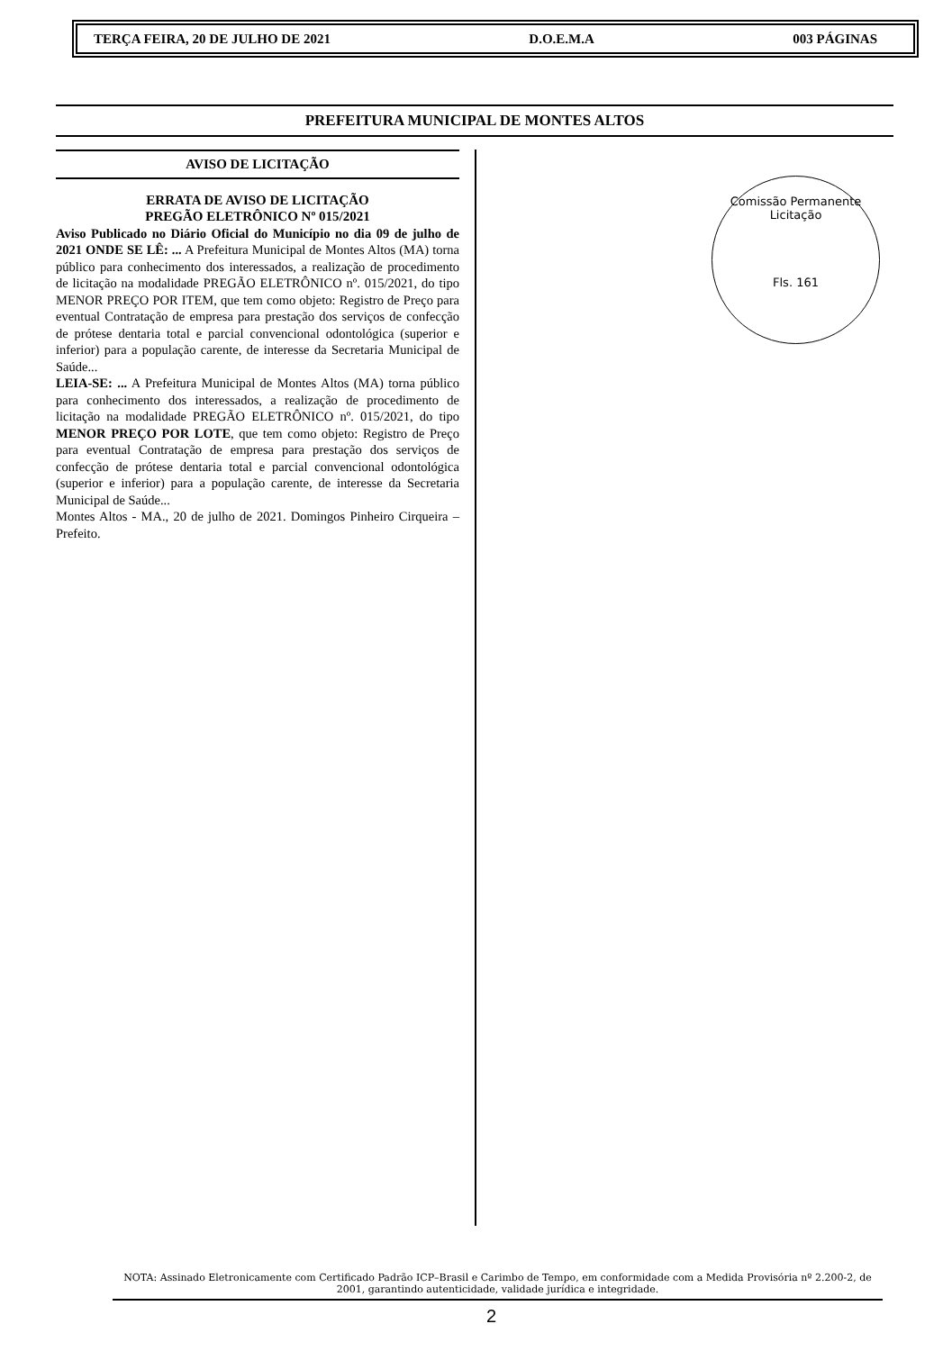TERÇA FEIRA, 20 DE JULHO DE 2021 D.O.E.M.A 003 PÁGINAS
PREFEITURA MUNICIPAL DE MONTES ALTOS
AVISO DE LICITAÇÃO
ERRATA DE AVISO DE LICITAÇÃO
PREGÃO ELETRÔNICO Nº 015/2021
Aviso Publicado no Diário Oficial do Município no dia 09 de julho de 2021 ONDE SE LÊ: ... A Prefeitura Municipal de Montes Altos (MA) torna público para conhecimento dos interessados, a realização de procedimento de licitação na modalidade PREGÃO ELETRÔNICO nº. 015/2021, do tipo MENOR PREÇO POR ITEM, que tem como objeto: Registro de Preço para eventual Contratação de empresa para prestação dos serviços de confecção de prótese dentaria total e parcial convencional odontológica (superior e inferior) para a população carente, de interesse da Secretaria Municipal de Saúde...
LEIA-SE: ... A Prefeitura Municipal de Montes Altos (MA) torna público para conhecimento dos interessados, a realização de procedimento de licitação na modalidade PREGÃO ELETRÔNICO nº. 015/2021, do tipo MENOR PREÇO POR LOTE, que tem como objeto: Registro de Preço para eventual Contratação de empresa para prestação dos serviços de confecção de prótese dentaria total e parcial convencional odontológica (superior e inferior) para a população carente, de interesse da Secretaria Municipal de Saúde...
Montes Altos - MA., 20 de julho de 2021. Domingos Pinheiro Cirqueira – Prefeito.
Comissão Permanente Licitação
Fls. 161
NOTA: Assinado Eletronicamente com Certificado Padrão ICP–Brasil e Carimbo de Tempo, em conformidade com a Medida Provisória nº 2.200-2, de 2001, garantindo autenticidade, validade jurídica e integridade.
2